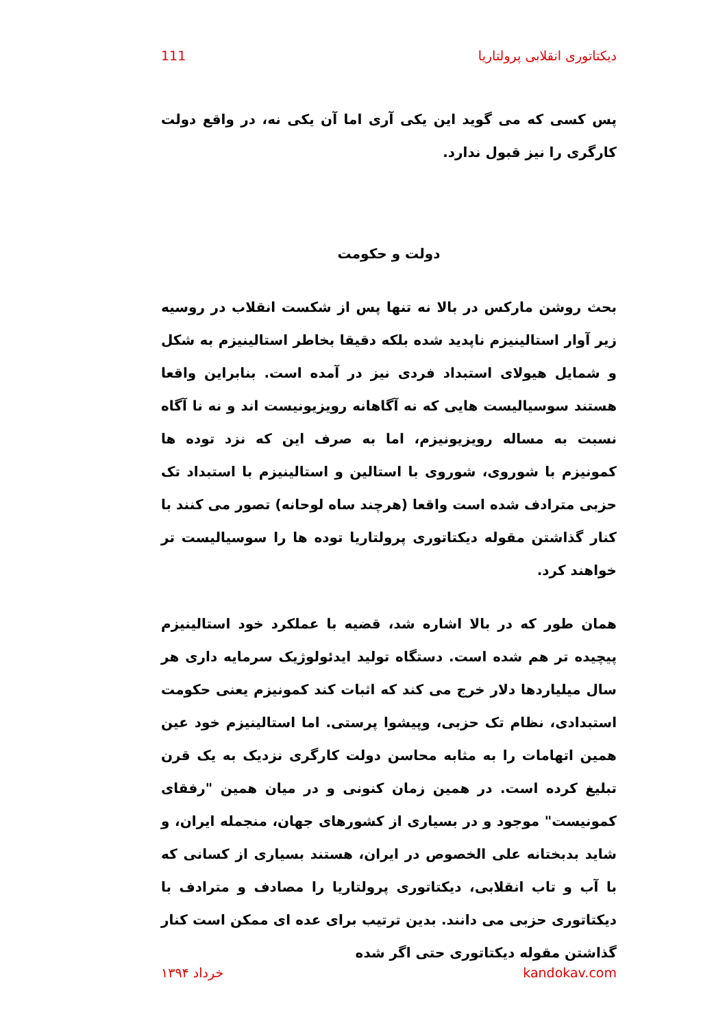111 دیکتاتوری انقلابی پرولتاریا
پس کسی که می گوید این یکی آری اما آن یکی نه، در واقع دولت کارگری را نیز قبول ندارد.
دولت و حکومت
بحث روشن مارکس در بالا نه تنها پس از شکست انقلاب در روسیه زیر آوار استالینیزم ناپدید شده بلکه دقیقا بخاطر استالینیزم به شکل و شمایل هیولای استبداد فردی نیز در آمده است. بنابراین واقعا هستند سوسیالیست هایی که نه آگاهانه رویزیونیست اند و نه نا آگاه نسبت به مساله رویزیونیزم، اما به صرف این که نزد توده ها کمونیزم با شوروی، شوروی با استالین و استالینیزم با استبداد تک حزبی مترادف شده است واقعا (هرچند ساه لوحانه) تصور می کنند با کنار گذاشتن مقوله دیکتاتوری پرولتاریا توده ها را سوسیالیست تر خواهند کرد.
همان طور که در بالا اشاره شد، قضیه با عملکرد خود استالینیزم پیچیده تر هم شده است. دستگاه تولید ایدئولوژیک سرمایه داری هر سال میلیاردها دلار خرج می کند که اثبات کند کمونیزم یعنی حکومت استبدادی، نظام تک حزبی، وپیشوا پرستی. اما استالینیزم خود عین همین اتهامات را به مثابه محاسن دولت کارگری نزدیک به یک قرن تبلیغ کرده است. در همین زمان کنونی و در میان همین "رفقای کمونیست" موجود و در بسیاری از کشورهای جهان، منجمله ایران، و شاید بدبختانه علی الخصوص در ایران، هستند بسیاری از کسانی که با آب و تاب انقلابی، دیکتاتوری پرولتاریا را مصادف و مترادف با دیکتاتوری حزبی می دانند. بدین ترتیب برای عده ای ممکن است کنار گذاشتن مقوله دیکتاتوری حتی اگر شده
خرداد ۱۳۹۴ kandokav.com